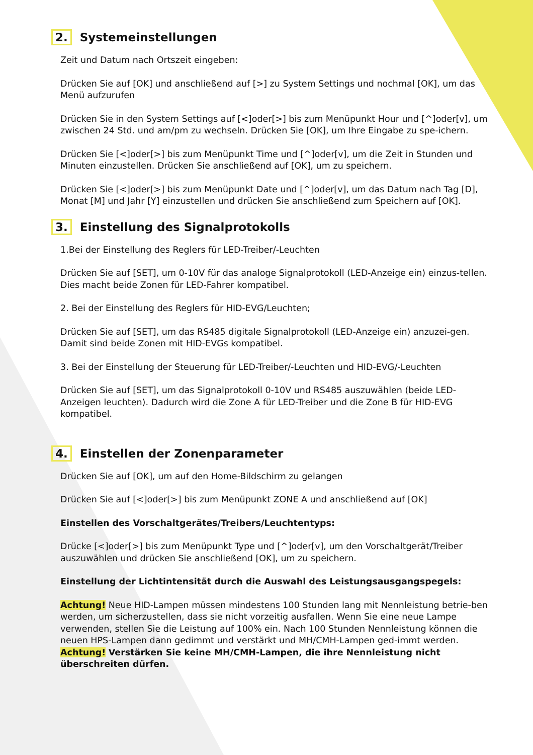2. Systemeinstellungen
Zeit und Datum nach Ortszeit eingeben:
Drücken Sie auf [OK] und anschließend auf [>] zu System Settings und nochmal [OK], um das Menü aufzurufen
Drücken Sie in den System Settings auf [<]oder[>] bis zum Menüpunkt Hour und [^]oder[v], um zwischen 24 Std. und am/pm zu wechseln. Drücken Sie [OK], um Ihre Eingabe zu spe-ichern.
Drücken Sie [<]oder[>] bis zum Menüpunkt Time und [^]oder[v], um die Zeit in Stunden und Minuten einzustellen. Drücken Sie anschließend auf [OK], um zu speichern.
Drücken Sie [<]oder[>] bis zum Menüpunkt Date und [^]oder[v], um das Datum nach Tag [D], Monat [M] und Jahr [Y] einzustellen und drücken Sie anschließend zum Speichern auf [OK].
3. Einstellung des Signalprotokolls
1.Bei der Einstellung des Reglers für LED-Treiber/-Leuchten
Drücken Sie auf [SET], um 0-10V für das analoge Signalprotokoll (LED-Anzeige ein) einzus-tellen. Dies macht beide Zonen für LED-Fahrer kompatibel.
2. Bei der Einstellung des Reglers für HID-EVG/Leuchten;
Drücken Sie auf [SET], um das RS485 digitale Signalprotokoll (LED-Anzeige ein) anzuzei-gen. Damit sind beide Zonen mit HID-EVGs kompatibel.
3. Bei der Einstellung der Steuerung für LED-Treiber/-Leuchten und HID-EVG/-Leuchten
Drücken Sie auf [SET], um das Signalprotokoll 0-10V und RS485 auszuwählen (beide LED-Anzeigen leuchten). Dadurch wird die Zone A für LED-Treiber und die Zone B für HID-EVG kompatibel.
4. Einstellen der Zonenparameter
Drücken Sie auf [OK], um auf den Home-Bildschirm zu gelangen
Drücken Sie auf [<]oder[>] bis zum Menüpunkt ZONE A und anschließend auf [OK]
Einstellen des Vorschaltgerätes/Treibers/Leuchtentyps:
Drücke [<]oder[>] bis zum Menüpunkt Type und [^]oder[v], um den Vorschaltgerät/Treiber auszuwählen und drücken Sie anschließend [OK], um zu speichern.
Einstellung der Lichtintensität durch die Auswahl des Leistungsausgangspegels:
Achtung! Neue HID-Lampen müssen mindestens 100 Stunden lang mit Nennleistung betrie-ben werden, um sicherzustellen, dass sie nicht vorzeitig ausfallen. Wenn Sie eine neue Lampe verwenden, stellen Sie die Leistung auf 100% ein. Nach 100 Stunden Nennleistung können die neuen HPS-Lampen dann gedimmt und verstärkt und MH/CMH-Lampen ged-immt werden.
Achtung! Verstärken Sie keine MH/CMH-Lampen, die ihre Nennleistung nicht überschreiten dürfen.